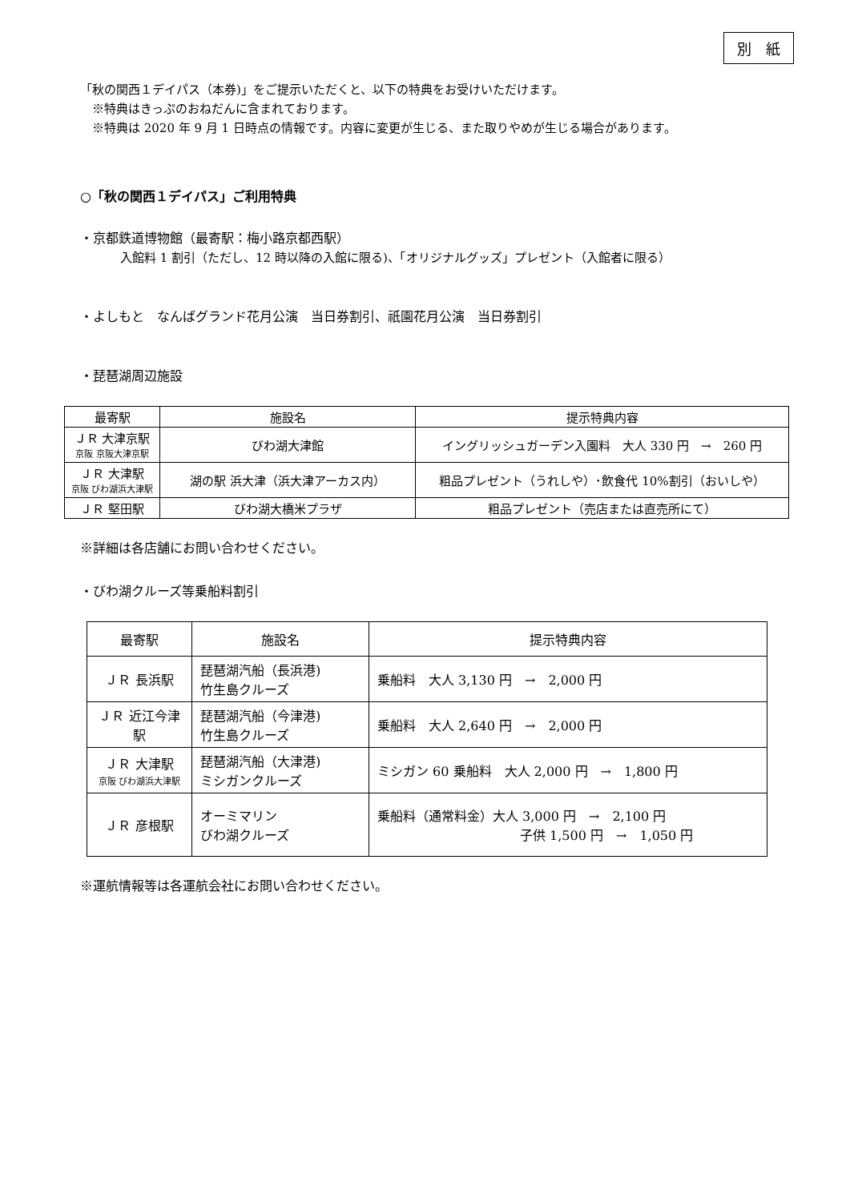別　紙
「秋の関西１デイパス（本券)」をご提示いただくと、以下の特典をお受けいただけます。
　※特典はきっぷのおねだんに含まれております。
　※特典は 2020 年 9 月 1 日時点の情報です。内容に変更が生じる、また取りやめが生じる場合があります。
○「秋の関西１デイパス」ご利用特典
・京都鉄道博物館（最寄駅：梅小路京都西駅）
入館料 1 割引（ただし、12 時以降の入館に限る)、「オリジナルグッズ」プレゼント（入館者に限る）
・よしもと　なんばグランド花月公演　当日券割引、祇園花月公演　当日券割引
・琵琶湖周辺施設
| 最寄駅 | 施設名 | 提示特典内容 |
| ＪＲ 大津京駅 京阪 京阪大津京駅 | びわ湖大津館 | イングリッシュガーデン入園料 大人 330 円 → 260 円 |
| ＪＲ 大津駅 京阪 びわ湖浜大津駅 | 湖の駅 浜大津（浜大津アーカス内） | 粗品プレゼント（うれしや）･飲食代 10%割引（おいしや） |
| ＪＲ 堅田駅 | びわ湖大橋米プラザ | 粗品プレゼント（売店または直売所にて） |
※詳細は各店舗にお問い合わせください。
・びわ湖クルーズ等乗船料割引
| 最寄駅 | 施設名 | 提示特典内容 |
| ＪＲ 長浜駅 | 琵琶湖汽船（長浜港) 竹生島クルーズ | 乗船料 大人 3,130 円 → 2,000 円 |
| ＪＲ 近江今津駅 | 琵琶湖汽船（今津港) 竹生島クルーズ | 乗船料 大人 2,640 円 → 2,000 円 |
| ＪＲ 大津駅 京阪 びわ湖浜大津駅 | 琵琶湖汽船（大津港) ミシガンクルーズ | ミシガン 60 乗船料 大人 2,000 円 → 1,800 円 |
| ＪＲ 彦根駅 | オーミマリン びわ湖クルーズ | 乗船料（通常料金）大人 3,000 円 → 2,100 円 子供 1,500 円 → 1,050 円 |
※運航情報等は各運航会社にお問い合わせください。